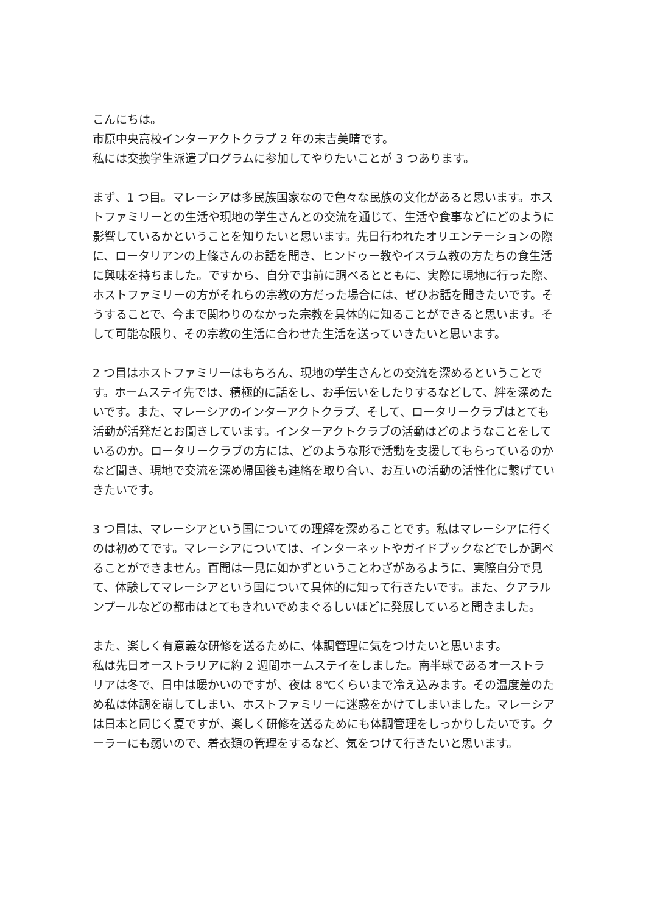こんにちは。
市原中央高校インターアクトクラブ 2 年の末吉美晴です。
私には交換学生派遣プログラムに参加してやりたいことが 3 つあります。
まず、1 つ目。マレーシアは多民族国家なので色々な民族の文化があると思います。ホストファミリーとの生活や現地の学生さんとの交流を通じて、生活や食事などにどのように影響しているかということを知りたいと思います。先日行われたオリエンテーションの際に、ロータリアンの上條さんのお話を聞き、ヒンドゥー教やイスラム教の方たちの食生活に興味を持ちました。ですから、自分で事前に調べるとともに、実際に現地に行った際、ホストファミリーの方がそれらの宗教の方だった場合には、ぜひお話を聞きたいです。そうすることで、今まで関わりのなかった宗教を具体的に知ることができると思います。そして可能な限り、その宗教の生活に合わせた生活を送っていきたいと思います。
2 つ目はホストファミリーはもちろん、現地の学生さんとの交流を深めるということです。ホームステイ先では、積極的に話をし、お手伝いをしたりするなどして、絆を深めたいです。また、マレーシアのインターアクトクラブ、そして、ロータリークラブはとても活動が活発だとお聞きしています。インターアクトクラブの活動はどのようなことをしているのか。ロータリークラブの方には、どのような形で活動を支援してもらっているのかなど聞き、現地で交流を深め帰国後も連絡を取り合い、お互いの活動の活性化に繋げていきたいです。
3 つ目は、マレーシアという国についての理解を深めることです。私はマレーシアに行くのは初めてです。マレーシアについては、インターネットやガイドブックなどでしか調べることができません。百聞は一見に如かずということわざがあるように、実際自分で見て、体験してマレーシアという国について具体的に知って行きたいです。また、クアラルンプールなどの都市はとてもきれいでめまぐるしいほどに発展していると聞きました。
また、楽しく有意義な研修を送るために、体調管理に気をつけたいと思います。
私は先日オーストラリアに約 2 週間ホームステイをしました。南半球であるオーストラリアは冬で、日中は暖かいのですが、夜は 8℃くらいまで冷え込みます。その温度差のため私は体調を崩してしまい、ホストファミリーに迷惑をかけてしまいました。マレーシアは日本と同じく夏ですが、楽しく研修を送るためにも体調管理をしっかりしたいです。クーラーにも弱いので、着衣類の管理をするなど、気をつけて行きたいと思います。